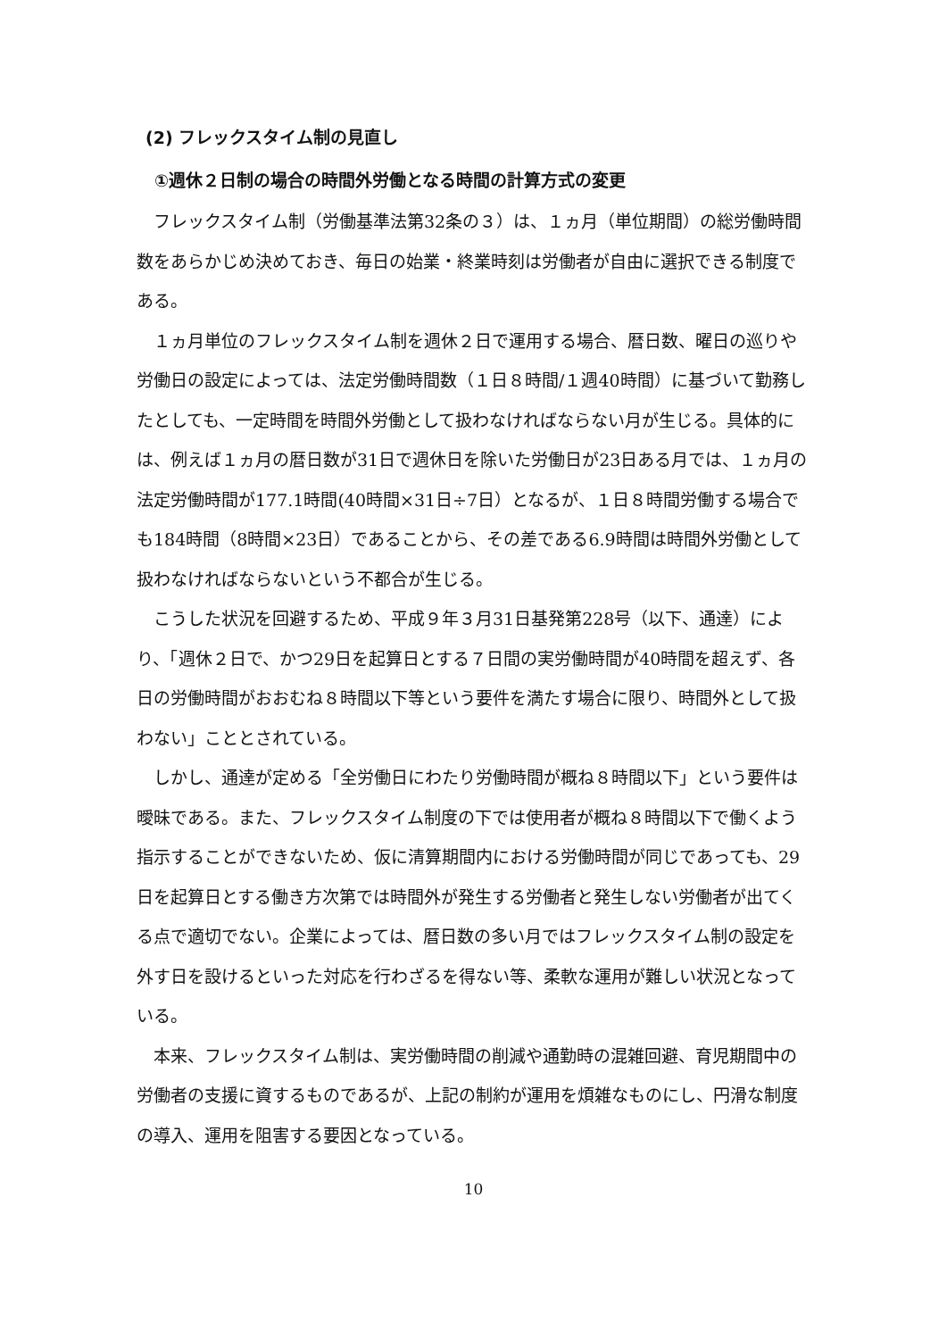(2) フレックスタイム制の見直し
①週休２日制の場合の時間外労働となる時間の計算方式の変更
フレックスタイム制（労働基準法第32条の３）は、１ヵ月（単位期間）の総労働時間数をあらかじめ決めておき、毎日の始業・終業時刻は労働者が自由に選択できる制度である。
１ヵ月単位のフレックスタイム制を週休２日で運用する場合、暦日数、曜日の巡りや労働日の設定によっては、法定労働時間数（１日８時間/１週40時間）に基づいて勤務したとしても、一定時間を時間外労働として扱わなければならない月が生じる。具体的には、例えば１ヵ月の暦日数が31日で週休日を除いた労働日が23日ある月では、１ヵ月の法定労働時間が177.1時間(40時間×31日÷7日）となるが、１日８時間労働する場合でも184時間（8時間×23日）であることから、その差である6.9時間は時間外労働として扱わなければならないという不都合が生じる。
こうした状況を回避するため、平成９年３月31日基発第228号（以下、通達）により、「週休２日で、かつ29日を起算日とする７日間の実労働時間が40時間を超えず、各日の労働時間がおおむね８時間以下等という要件を満たす場合に限り、時間外として扱わない」こととされている。
しかし、通達が定める「全労働日にわたり労働時間が概ね８時間以下」という要件は曖昧である。また、フレックスタイム制度の下では使用者が概ね８時間以下で働くよう指示することができないため、仮に清算期間内における労働時間が同じであっても、29日を起算日とする働き方次第では時間外が発生する労働者と発生しない労働者が出てくる点で適切でない。企業によっては、暦日数の多い月ではフレックスタイム制の設定を外す日を設けるといった対応を行わざるを得ない等、柔軟な運用が難しい状況となっている。
本来、フレックスタイム制は、実労働時間の削減や通勤時の混雑回避、育児期間中の労働者の支援に資するものであるが、上記の制約が運用を煩雑なものにし、円滑な制度の導入、運用を阻害する要因となっている。
10